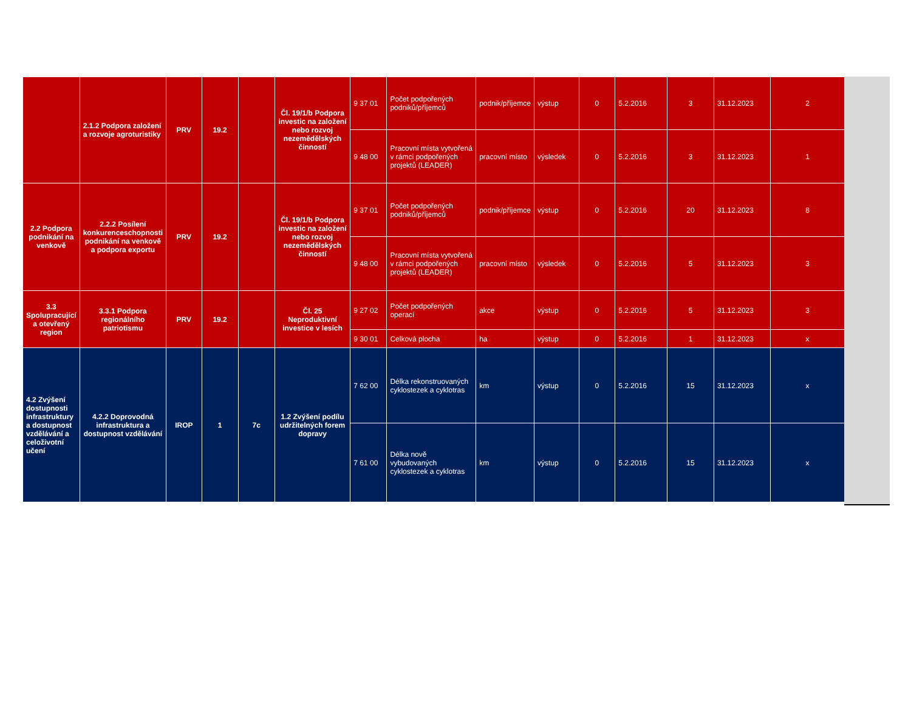| | 2.1.2 Podpora založení a rozvoje agroturistiky | PRV | 19.2 | | Čl. 19/1/b Podpora investic na založení nebo rozvoj nezemědělských činností | 9 37 01 | Počet podpořených podniků/příjemců | podnik/příjemce | výstup | 0 | 5.2.2016 | 3 | 31.12.2023 | 2 |
| | | | | | | 9 48 00 | Pracovní místa vytvořená v rámci podpořených projektů (LEADER) | pracovní místo | výsledek | 0 | 5.2.2016 | 3 | 31.12.2023 | 1 |
| 2.2 Podpora podnikání na venkově | 2.2.2 Posílení konkurenceschopnosti podnikání na venkově a podpora exportu | PRV | 19.2 | | Čl. 19/1/b Podpora investic na založení nebo rozvoj nezemědělských činností | 9 37 01 | Počet podpořených podniků/příjemců | podnik/příjemce | výstup | 0 | 5.2.2016 | 20 | 31.12.2023 | 8 |
| | | | | | | 9 48 00 | Pracovní místa vytvořená v rámci podpořených projektů (LEADER) | pracovní místo | výsledek | 0 | 5.2.2016 | 5 | 31.12.2023 | 3 |
| 3.3 Spolupracující a otevřený region | 3.3.1 Podpora regionálního patriotismu | PRV | 19.2 | | Čl. 25 Neproduktivní investice v lesích | 9 27 02 | Počet podpořených operací | akce | výstup | 0 | 5.2.2016 | 5 | 31.12.2023 | 3 |
| | | | | | | 9 30 01 | Celková plocha | ha | výstup | 0 | 5.2.2016 | 1 | 31.12.2023 | x |
| 4.2 Zvýšení dostupnosti infrastruktury a dostupnost vzdělávání a celoživotní učení | 4.2.2 Doprovodná infrastruktura a dostupnost vzdělávání | IROP | 1 | 7c | 1.2 Zvýšení podílu udržitelných forem dopravy | 7 62 00 | Délka rekonstruovaných cyklostezek a cyklotras | km | výstup | 0 | 5.2.2016 | 15 | 31.12.2023 | x |
| | | | | | | 7 61 00 | Délka nově vybudovaných cyklostezek a cyklotras | km | výstup | 0 | 5.2.2016 | 15 | 31.12.2023 | x |